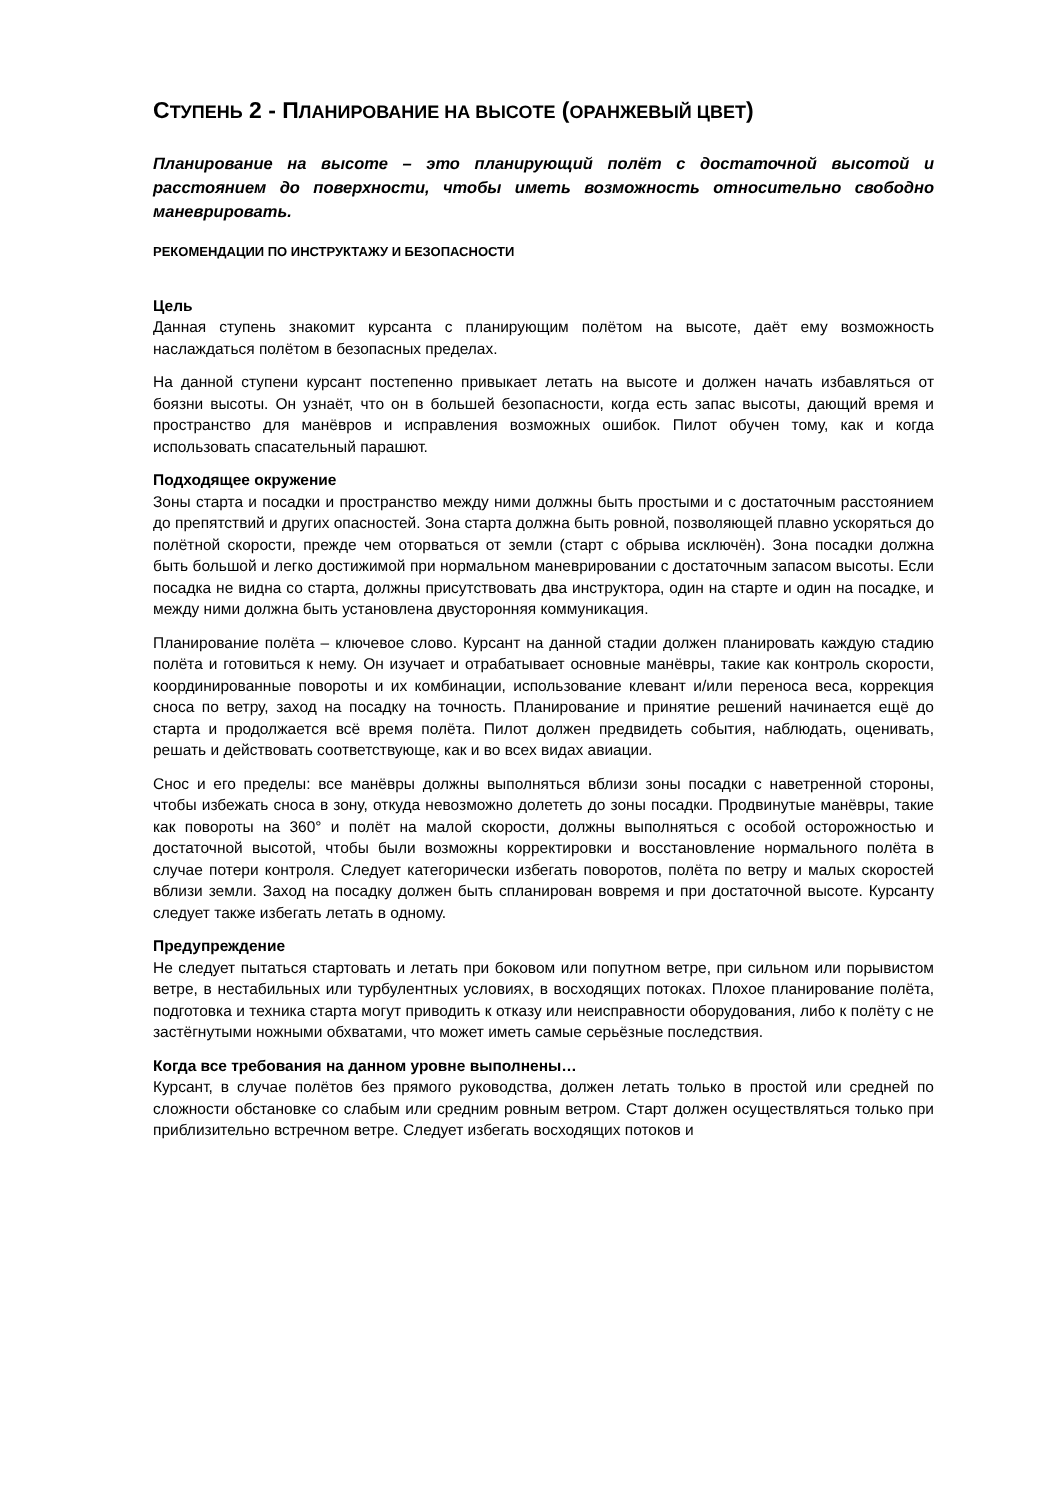СТУПЕНЬ 2 - ПЛАНИРОВАНИЕ НА ВЫСОТЕ (ОРАНЖЕВЫЙ ЦВЕТ)
Планирование на высоте – это планирующий полёт с достаточной высотой и расстоянием до поверхности, чтобы иметь возможность относительно свободно маневрировать.
РЕКОМЕНДАЦИИ ПО ИНСТРУКТАЖУ И БЕЗОПАСНОСТИ
Цель
Данная ступень знакомит курсанта с планирующим полётом на высоте, даёт ему возможность наслаждаться полётом в безопасных пределах.
На данной ступени курсант постепенно привыкает летать на высоте и должен начать избавляться от боязни высоты. Он узнаёт, что он в большей безопасности, когда есть запас высоты, дающий время и пространство для манёвров и исправления возможных ошибок. Пилот обучен тому, как и когда использовать спасательный парашют.
Подходящее окружение
Зоны старта и посадки и пространство между ними должны быть простыми и с достаточным расстоянием до препятствий и других опасностей. Зона старта должна быть ровной, позволяющей плавно ускоряться до полётной скорости, прежде чем оторваться от земли (старт с обрыва исключён). Зона посадки должна быть большой и легко достижимой при нормальном маневрировании с достаточным запасом высоты. Если посадка не видна со старта, должны присутствовать два инструктора, один на старте и один на посадке, и между ними должна быть установлена двусторонняя коммуникация.
Планирование полёта – ключевое слово. Курсант на данной стадии должен планировать каждую стадию полёта и готовиться к нему. Он изучает и отрабатывает основные манёвры, такие как контроль скорости, координированные повороты и их комбинации, использование клевант и/или переноса веса, коррекция сноса по ветру, заход на посадку на точность. Планирование и принятие решений начинается ещё до старта и продолжается всё время полёта. Пилот должен предвидеть события, наблюдать, оценивать, решать и действовать соответствующе, как и во всех видах авиации.
Снос и его пределы: все манёвры должны выполняться вблизи зоны посадки с наветренной стороны, чтобы избежать сноса в зону, откуда невозможно долететь до зоны посадки. Продвинутые манёвры, такие как повороты на 360° и полёт на малой скорости, должны выполняться с особой осторожностью и достаточной высотой, чтобы были возможны корректировки и восстановление нормального полёта в случае потери контроля. Следует категорически избегать поворотов, полёта по ветру и малых скоростей вблизи земли. Заход на посадку должен быть спланирован вовремя и при достаточной высоте. Курсанту следует также избегать летать в одному.
Предупреждение
Не следует пытаться стартовать и летать при боковом или попутном ветре, при сильном или порывистом ветре, в нестабильных или турбулентных условиях, в восходящих потоках. Плохое планирование полёта, подготовка и техника старта могут приводить к отказу или неисправности оборудования, либо к полёту с не застёгнутыми ножными обхватами, что может иметь самые серьёзные последствия.
Когда все требования на данном уровне выполнены…
Курсант, в случае полётов без прямого руководства, должен летать только в простой или средней по сложности обстановке со слабым или средним ровным ветром. Старт должен осуществляться только при приблизительно встречном ветре. Следует избегать восходящих потоков и